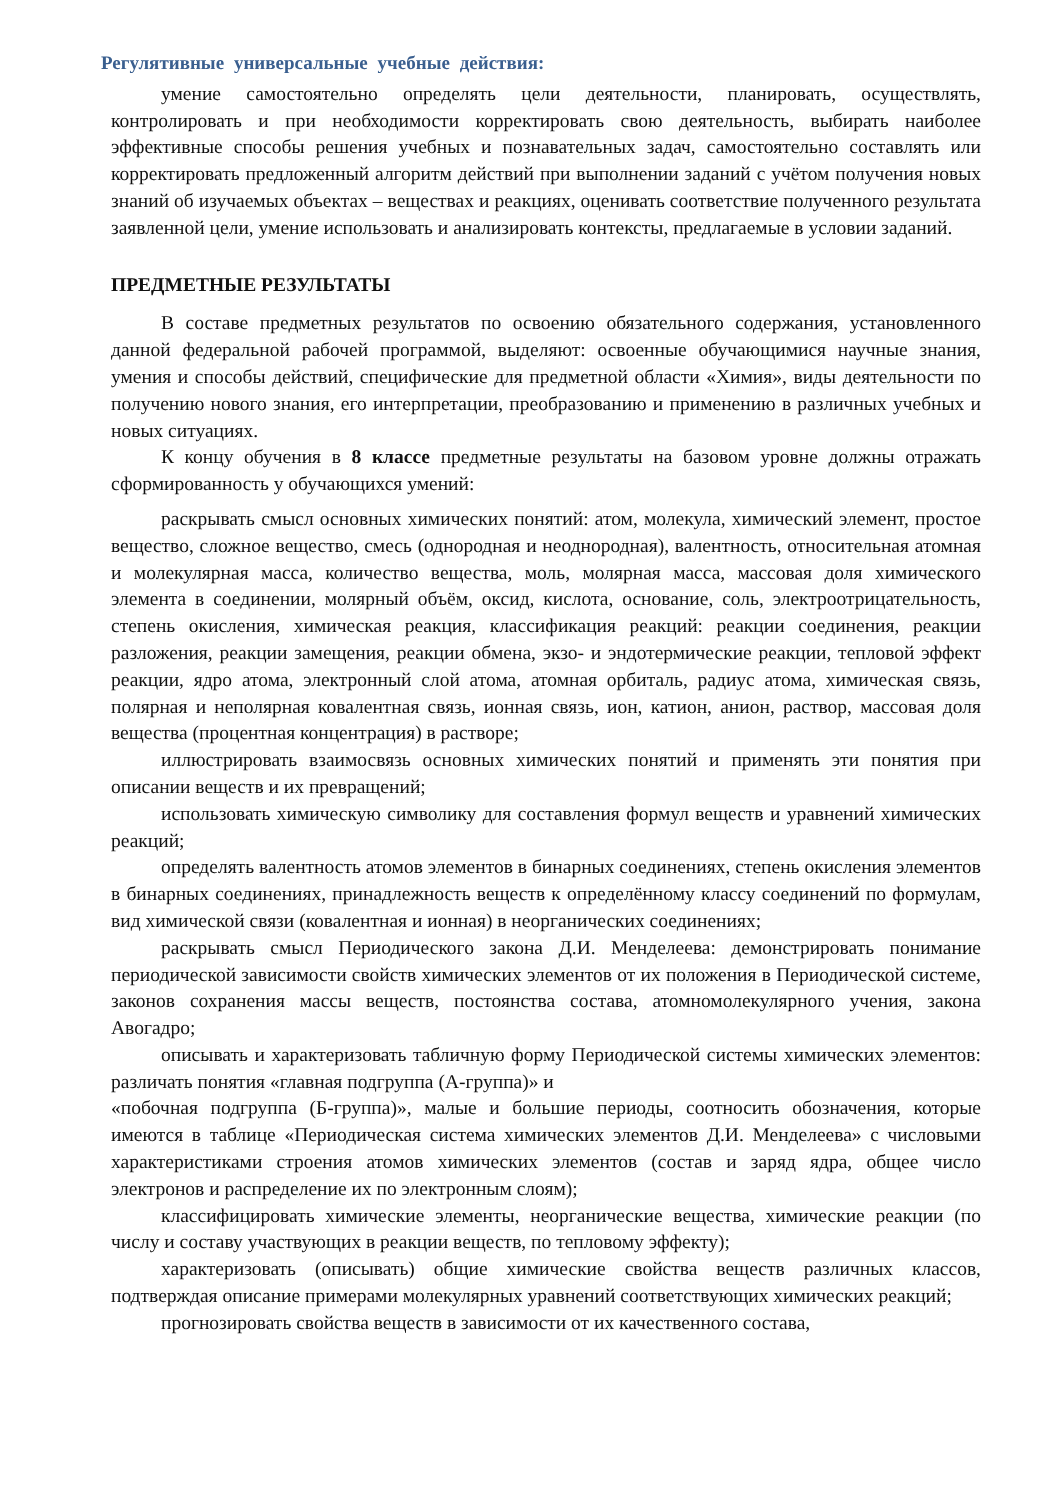Регулятивные универсальные учебные действия:
умение самостоятельно определять цели деятельности, планировать, осуществлять, контролировать и при необходимости корректировать свою деятельность, выбирать наиболее эффективные способы решения учебных и познавательных задач, самостоятельно составлять или корректировать предложенный алгоритм действий при выполнении заданий с учётом получения новых знаний об изучаемых объектах – веществах и реакциях, оценивать соответствие полученного результата заявленной цели, умение использовать и анализировать контексты, предлагаемые в условии заданий.
ПРЕДМЕТНЫЕ РЕЗУЛЬТАТЫ
В составе предметных результатов по освоению обязательного содержания, установленного данной федеральной рабочей программой, выделяют: освоенные обучающимися научные знания, умения и способы действий, специфические для предметной области «Химия», виды деятельности по получению нового знания, его интерпретации, преобразованию и применению в различных учебных и новых ситуациях.
К концу обучения в 8 классе предметные результаты на базовом уровне должны отражать сформированность у обучающихся умений:
раскрывать смысл основных химических понятий: атом, молекула, химический элемент, простое вещество, сложное вещество, смесь (однородная и неоднородная), валентность, относительная атомная и молекулярная масса, количество вещества, моль, молярная масса, массовая доля химического элемента в соединении, молярный объём, оксид, кислота, основание, соль, электроотрицательность, степень окисления, химическая реакция, классификация реакций: реакции соединения, реакции разложения, реакции замещения, реакции обмена, экзо- и эндотермические реакции, тепловой эффект реакции, ядро атома, электронный слой атома, атомная орбиталь, радиус атома, химическая связь, полярная и неполярная ковалентная связь, ионная связь, ион, катион, анион, раствор, массовая доля вещества (процентная концентрация) в растворе;
иллюстрировать взаимосвязь основных химических понятий и применять эти понятия при описании веществ и их превращений;
использовать химическую символику для составления формул веществ и уравнений химических реакций;
определять валентность атомов элементов в бинарных соединениях, степень окисления элементов в бинарных соединениях, принадлежность веществ к определённому классу соединений по формулам, вид химической связи (ковалентная и ионная) в неорганических соединениях;
раскрывать смысл Периодического закона Д.И. Менделеева: демонстрировать понимание периодической зависимости свойств химических элементов от их положения в Периодической системе, законов сохранения массы веществ, постоянства состава, атомномолекулярного учения, закона Авогадро;
описывать и характеризовать табличную форму Периодической системы химических элементов: различать понятия «главная подгруппа (А-группа)» и
«побочная подгруппа (Б-группа)», малые и большие периоды, соотносить обозначения, которые имеются в таблице «Периодическая система химических элементов Д.И. Менделеева» с числовыми характеристиками строения атомов химических элементов (состав и заряд ядра, общее число электронов и распределение их по электронным слоям);
классифицировать химические элементы, неорганические вещества, химические реакции (по числу и составу участвующих в реакции веществ, по тепловому эффекту);
характеризовать (описывать) общие химические свойства веществ различных классов, подтверждая описание примерами молекулярных уравнений соответствующих химических реакций;
прогнозировать свойства веществ в зависимости от их качественного состава,